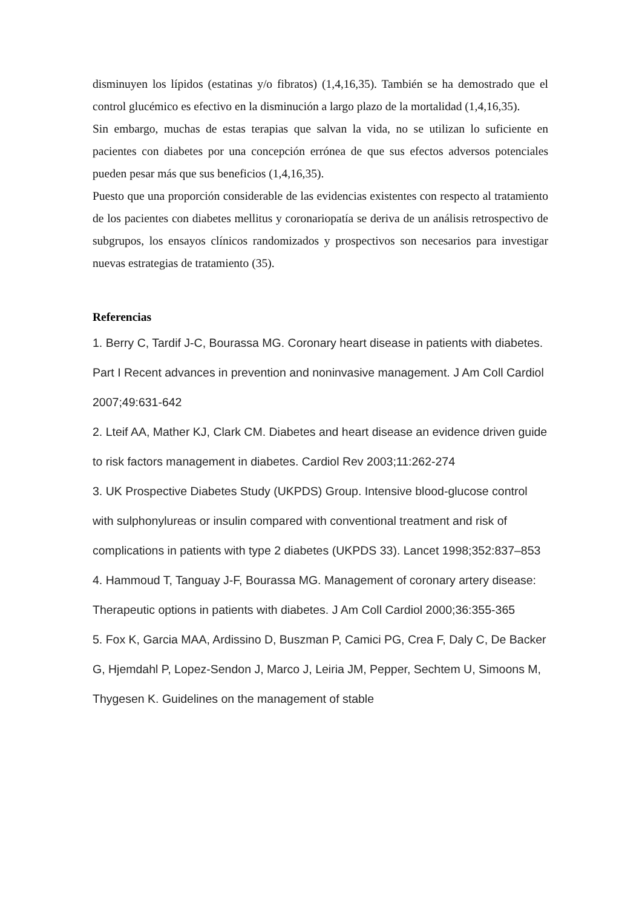disminuyen los lípidos (estatinas y/o fibratos) (1,4,16,35). También se ha demostrado que el control glucémico es efectivo en la disminución a largo plazo de la mortalidad (1,4,16,35).
Sin embargo, muchas de estas terapias que salvan la vida, no se utilizan lo suficiente en pacientes con diabetes por una concepción errónea de que sus efectos adversos potenciales pueden pesar más que sus beneficios (1,4,16,35).
Puesto que una proporción considerable de las evidencias existentes con respecto al tratamiento de los pacientes con diabetes mellitus y coronariopatía se deriva de un análisis retrospectivo de subgrupos, los ensayos clínicos randomizados y prospectivos son necesarios para investigar nuevas estrategias de tratamiento (35).
Referencias
1. Berry C, Tardif J-C, Bourassa MG. Coronary heart disease in patients with diabetes. Part I Recent advances in prevention and noninvasive management. J Am Coll Cardiol 2007;49:631-642
2. Lteif AA, Mather KJ, Clark CM. Diabetes and heart disease an evidence driven guide to risk factors management in diabetes. Cardiol Rev 2003;11:262-274
3. UK Prospective Diabetes Study (UKPDS) Group. Intensive blood-glucose control with sulphonylureas or insulin compared with conventional treatment and risk of complications in patients with type 2 diabetes (UKPDS 33). Lancet 1998;352:837–853
4. Hammoud T, Tanguay J-F, Bourassa MG. Management of coronary artery disease: Therapeutic options in patients with diabetes. J Am Coll Cardiol 2000;36:355-365
5. Fox K, Garcia MAA, Ardissino D, Buszman P, Camici PG, Crea F, Daly C, De Backer G, Hjemdahl P, Lopez-Sendon J, Marco J, Leiria JM, Pepper, Sechtem U, Simoons M, Thygesen K. Guidelines on the management of stable